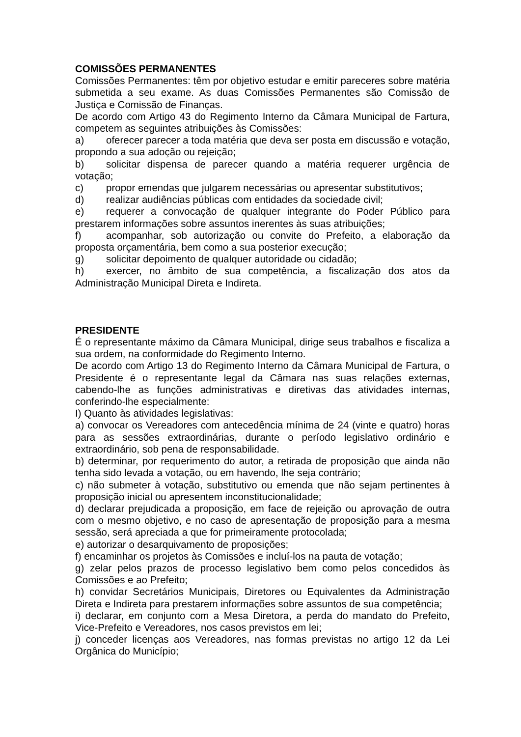COMISSÕES PERMANENTES
Comissões Permanentes: têm por objetivo estudar e emitir pareceres sobre matéria submetida a seu exame. As duas Comissões Permanentes são Comissão de Justiça e Comissão de Finanças.
De acordo com Artigo 43 do Regimento Interno da Câmara Municipal de Fartura, competem as seguintes atribuições às Comissões:
a) oferecer parecer a toda matéria que deva ser posta em discussão e votação, propondo a sua adoção ou rejeição;
b) solicitar dispensa de parecer quando a matéria requerer urgência de votação;
c) propor emendas que julgarem necessárias ou apresentar substitutivos;
d) realizar audiências públicas com entidades da sociedade civil;
e) requerer a convocação de qualquer integrante do Poder Público para prestarem informações sobre assuntos inerentes às suas atribuições;
f) acompanhar, sob autorização ou convite do Prefeito, a elaboração da proposta orçamentária, bem como a sua posterior execução;
g) solicitar depoimento de qualquer autoridade ou cidadão;
h) exercer, no âmbito de sua competência, a fiscalização dos atos da Administração Municipal Direta e Indireta.
PRESIDENTE
É o representante máximo da Câmara Municipal, dirige seus trabalhos e fiscaliza a sua ordem, na conformidade do Regimento Interno.
De acordo com Artigo 13 do Regimento Interno da Câmara Municipal de Fartura, o Presidente é o representante legal da Câmara nas suas relações externas, cabendo-lhe as funções administrativas e diretivas das atividades internas, conferindo-lhe especialmente:
I) Quanto às atividades legislativas:
a) convocar os Vereadores com antecedência mínima de 24 (vinte e quatro) horas para as sessões extraordinárias, durante o período legislativo ordinário e extraordinário, sob pena de responsabilidade.
b) determinar, por requerimento do autor, a retirada de proposição que ainda não tenha sido levada a votação, ou em havendo, lhe seja contrário;
c) não submeter à votação, substitutivo ou emenda que não sejam pertinentes à proposição inicial ou apresentem inconstitucionalidade;
d) declarar prejudicada a proposição, em face de rejeição ou aprovação de outra com o mesmo objetivo, e no caso de apresentação de proposição para a mesma sessão, será apreciada a que for primeiramente protocolada;
e) autorizar o desarquivamento de proposições;
f) encaminhar os projetos às Comissões e incluí-los na pauta de votação;
g) zelar pelos prazos de processo legislativo bem como pelos concedidos às Comissões e ao Prefeito;
h) convidar Secretários Municipais, Diretores ou Equivalentes da Administração Direta e Indireta para prestarem informações sobre assuntos de sua competência;
i) declarar, em conjunto com a Mesa Diretora, a perda do mandato do Prefeito, Vice-Prefeito e Vereadores, nos casos previstos em lei;
j) conceder licenças aos Vereadores, nas formas previstas no artigo 12 da Lei Orgânica do Município;